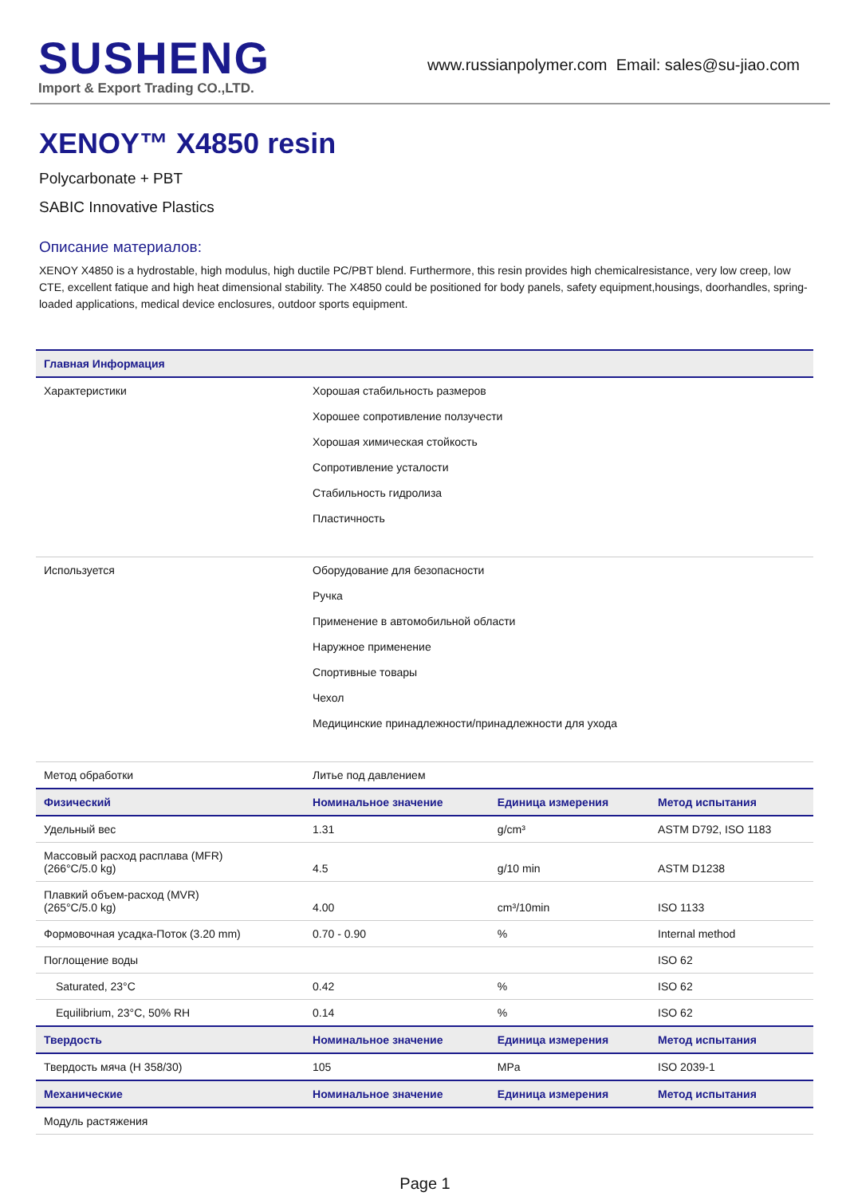SUSHENG
Import & Export Trading CO.,LTD.
www.russianpolymer.com Email: sales@su-jiao.com
XENOY™ X4850 resin
Polycarbonate + PBT
SABIC Innovative Plastics
Описание материалов:
XENOY X4850 is a hydrostable, high modulus, high ductile PC/PBT blend. Furthermore, this resin provides high chemicalresistance, very low creep, low CTE, excellent fatique and high heat dimensional stability. The X4850 could be positioned for body panels, safety equipment,housings, doorhandles, spring-loaded applications, medical device enclosures, outdoor sports equipment.
| Главная Информация | | | |
| --- | --- | --- | --- |
| Характеристики | Хорошая стабильность размеров Хорошее сопротивление ползучести Хорошая химическая стойкость Сопротивление усталости Стабильность гидролиза Пластичность | | |
| Используется | Оборудование для безопасности Ручка Применение в автомобильной области Наружное применение Спортивные товары Чехол Медицинские принадлежности/принадлежности для ухода | | |
| Метод обработки | Литье под давлением | | |
| Физический | Номинальное значение | Единица измерения | Метод испытания |
| Удельный вес | 1.31 | g/cm³ | ASTM D792, ISO 1183 |
| Массовый расход расплава (MFR) (266°C/5.0 kg) | 4.5 | g/10 min | ASTM D1238 |
| Плавкий объем-расход (MVR) (265°C/5.0 kg) | 4.00 | cm³/10min | ISO 1133 |
| Формовочная усадка-Поток (3.20 mm) | 0.70 - 0.90 | % | Internal method |
| Поглощение воды | | | ISO 62 |
| Saturated, 23°C | 0.42 | % | ISO 62 |
| Equilibrium, 23°C, 50% RH | 0.14 | % | ISO 62 |
| Твердость | Номинальное значение | Единица измерения | Метод испытания |
| Твердость мяча (H 358/30) | 105 | MPa | ISO 2039-1 |
| Механические | Номинальное значение | Единица измерения | Метод испытания |
| Модуль растяжения | | | |
Page 1